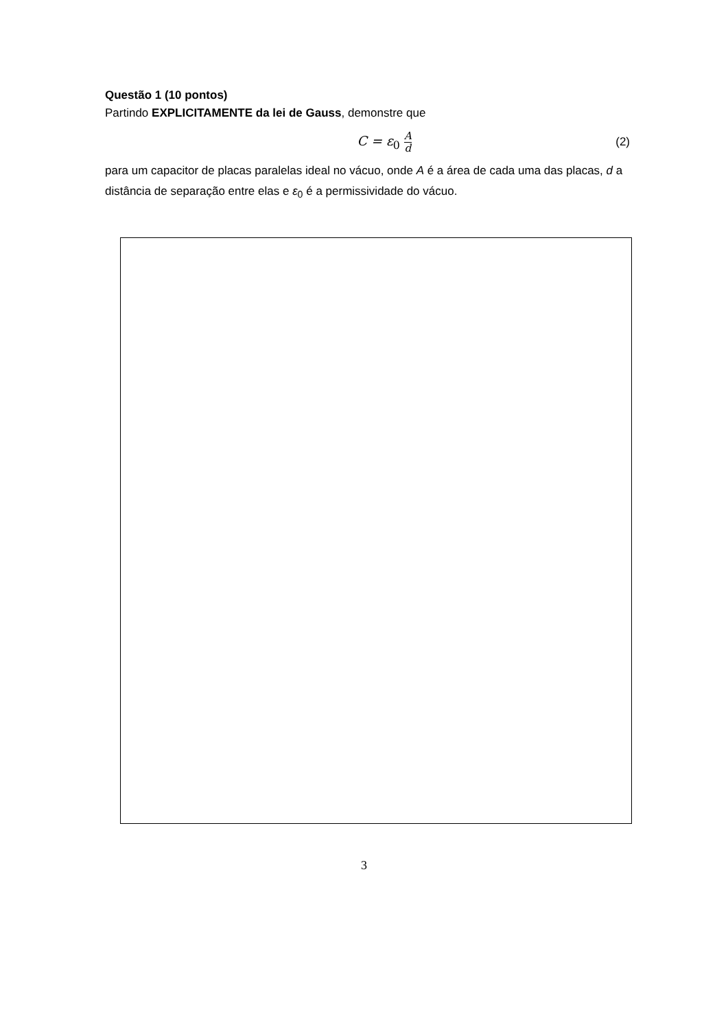Questão 1 (10 pontos)
Partindo EXPLICITAMENTE da lei de Gauss, demonstre que
C = ε<sub>0</sub> A d
(2)
para um capacitor de placas paralelas ideal no vácuo, onde A é a área de cada uma das placas, d a distância de separação entre elas e ε<sub>0</sub> é a permissividade do vácuo.
3